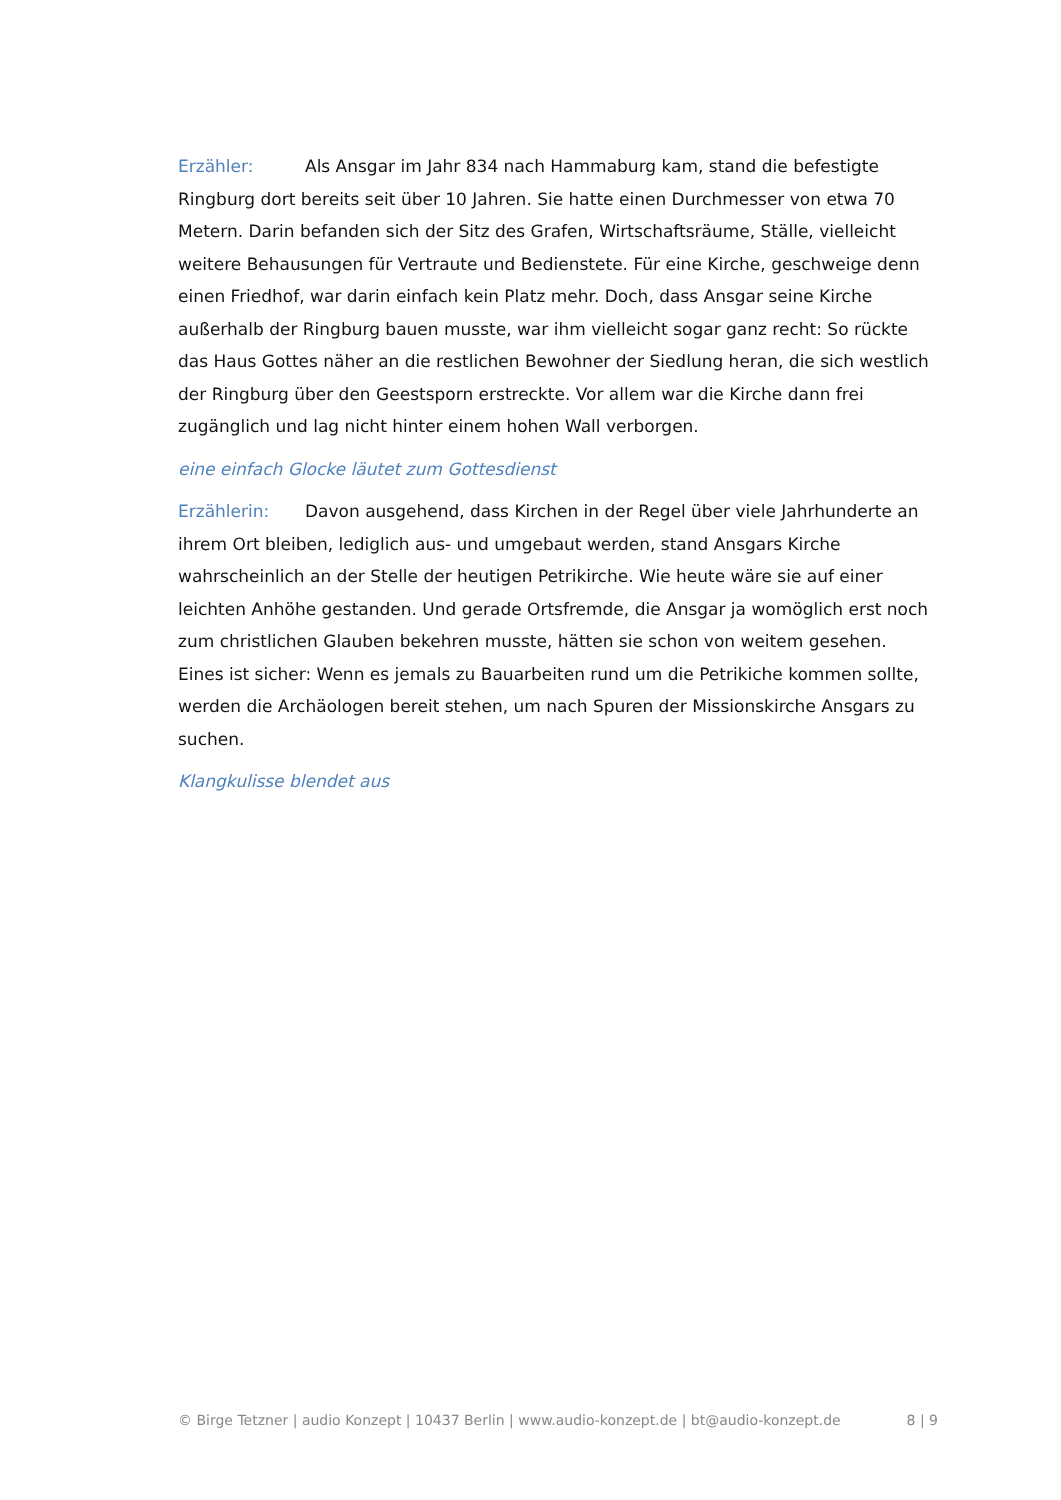Erzähler: Als Ansgar im Jahr 834 nach Hammaburg kam, stand die befestigte Ringburg dort bereits seit über 10 Jahren. Sie hatte einen Durchmesser von etwa 70 Metern. Darin befanden sich der Sitz des Grafen, Wirtschaftsräume, Ställe, vielleicht weitere Behausungen für Vertraute und Bedienstete. Für eine Kirche, geschweige denn einen Friedhof, war darin einfach kein Platz mehr. Doch, dass Ansgar seine Kirche außerhalb der Ringburg bauen musste, war ihm vielleicht sogar ganz recht: So rückte das Haus Gottes näher an die restlichen Bewohner der Siedlung heran, die sich westlich der Ringburg über den Geestsporn erstreckte. Vor allem war die Kirche dann frei zugänglich und lag nicht hinter einem hohen Wall verborgen.
eine einfach Glocke läutet zum Gottesdienst
Erzählerin: Davon ausgehend, dass Kirchen in der Regel über viele Jahrhunderte an ihrem Ort bleiben, lediglich aus- und umgebaut werden, stand Ansgars Kirche wahrscheinlich an der Stelle der heutigen Petrikirche. Wie heute wäre sie auf einer leichten Anhöhe gestanden. Und gerade Ortsfremde, die Ansgar ja womöglich erst noch zum christlichen Glauben bekehren musste, hätten sie schon von weitem gesehen.
Eines ist sicher: Wenn es jemals zu Bauarbeiten rund um die Petrikiche kommen sollte, werden die Archäologen bereit stehen, um nach Spuren der Missionskirche Ansgars zu suchen.
Klangkulisse blendet aus
© Birge Tetzner | audio Konzept | 10437 Berlin | www.audio-konzept.de | bt@audio-konzept.de 8 | 9